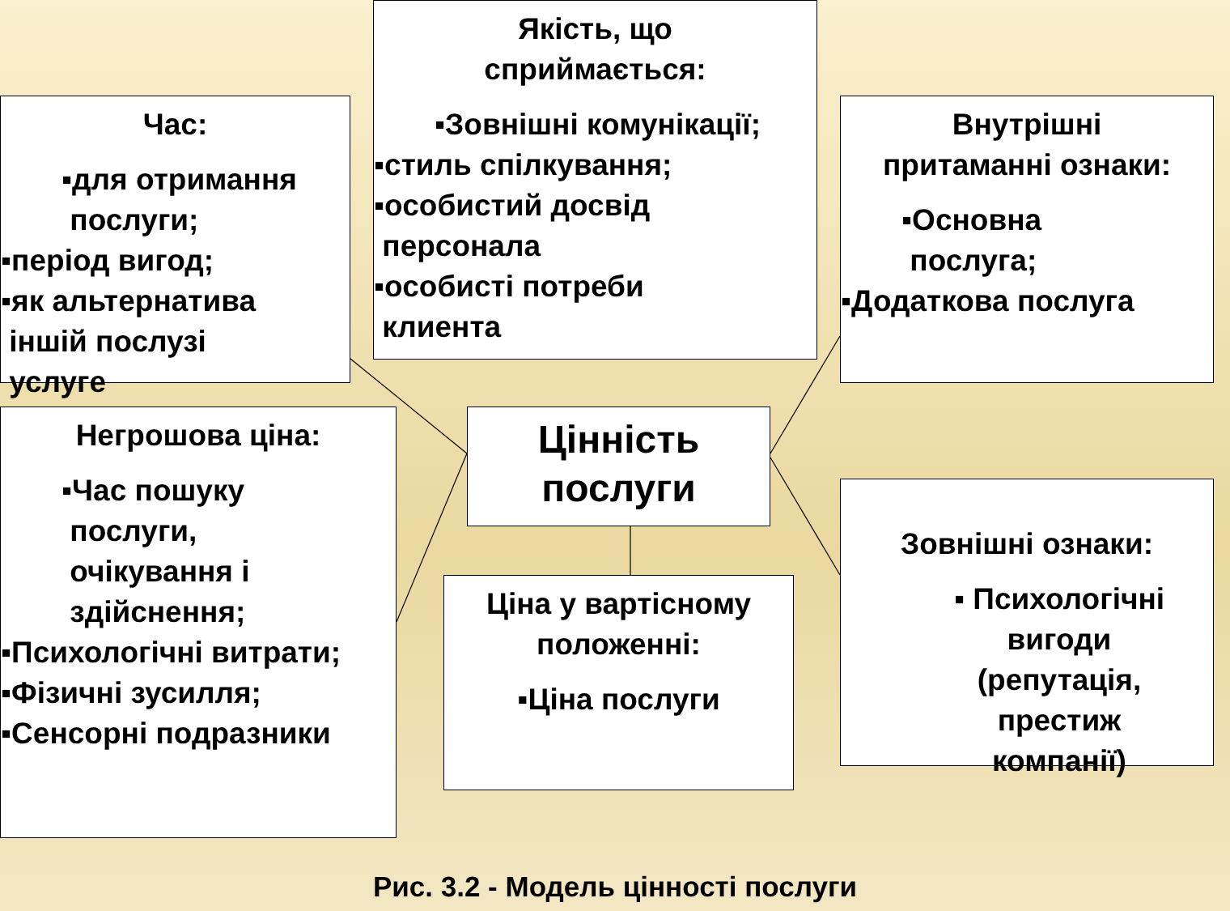Якість, що
сприймається:
▪Зовнішні комунікації;
▪стиль спілкування;
▪особистий досвід
персонала
▪особисті потреби
клиента
Час:
▪для отримання
послуги;
▪період вигод;
▪як альтернатива
іншій послузі
услуге
Внутрішні
притаманні ознаки:
▪Основна
послуга;
▪Додаткова послуга
Цінність
послуги
Негрошова ціна:
▪Час пошуку
послуги,
очікування і
здійснення;
▪Психологічні витрати;
▪Фізичні зусилля;
▪Сенсорні подразники
Ціна у вартісному
положенні:
▪Ціна послуги
Зовнішні ознаки:
▪ Психологічні
вигоди
(репутація,
престиж
компанії)
Рис. 3.2 - Модель цінності послуги